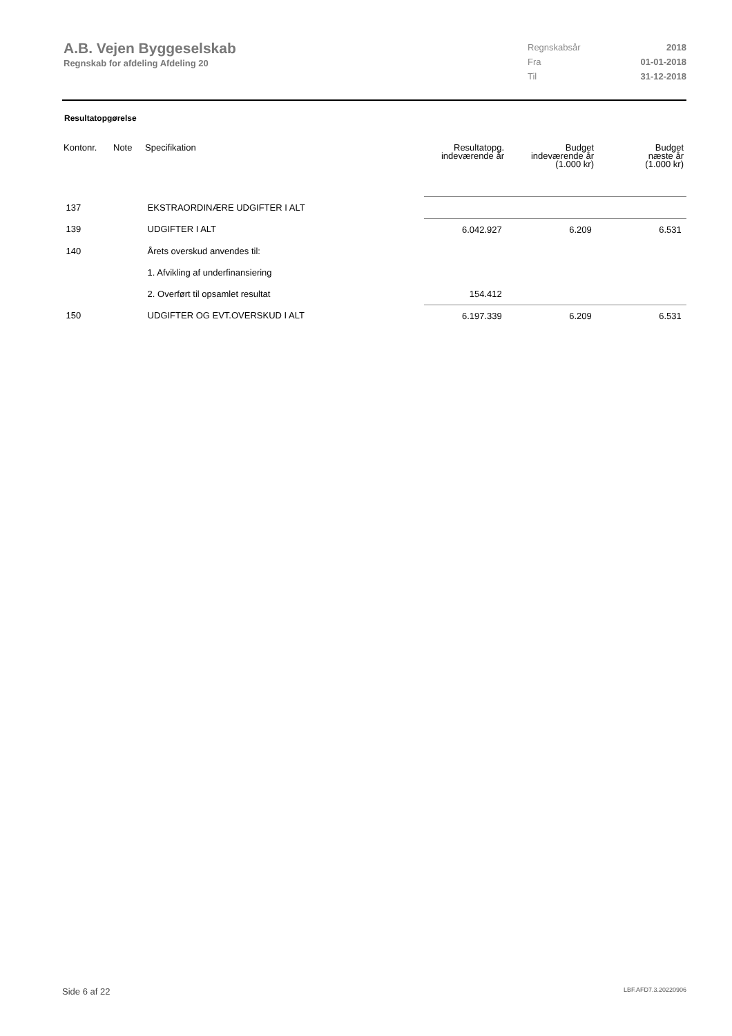A.B. Vejen Byggeselskab
Regnskab for afdeling Afdeling 20
| Regnskabsår | 2018 |
| Fra | 01-01-2018 |
| Til | 31-12-2018 |
Resultatopgørelse
| Kontonr. | Note | Specifikation | Resultatopg. indeværende år | Budget indeværende år (1.000 kr) | Budget næste år (1.000 kr) |
| --- | --- | --- | --- | --- | --- |
| 137 | | EKSTRAORDINÆRE UDGIFTER I ALT | | | |
| 139 | | UDGIFTER I ALT | 6.042.927 | 6.209 | 6.531 |
| 140 | | Årets overskud anvendes til: | | | |
| | | 1. Afvikling af underfinansiering | | | |
| | | 2. Overført til opsamlet resultat | 154.412 | | |
| 150 | | UDGIFTER OG EVT.OVERSKUD I ALT | 6.197.339 | 6.209 | 6.531 |
Side 6 af 22 LBF.AFD7.3.20220906